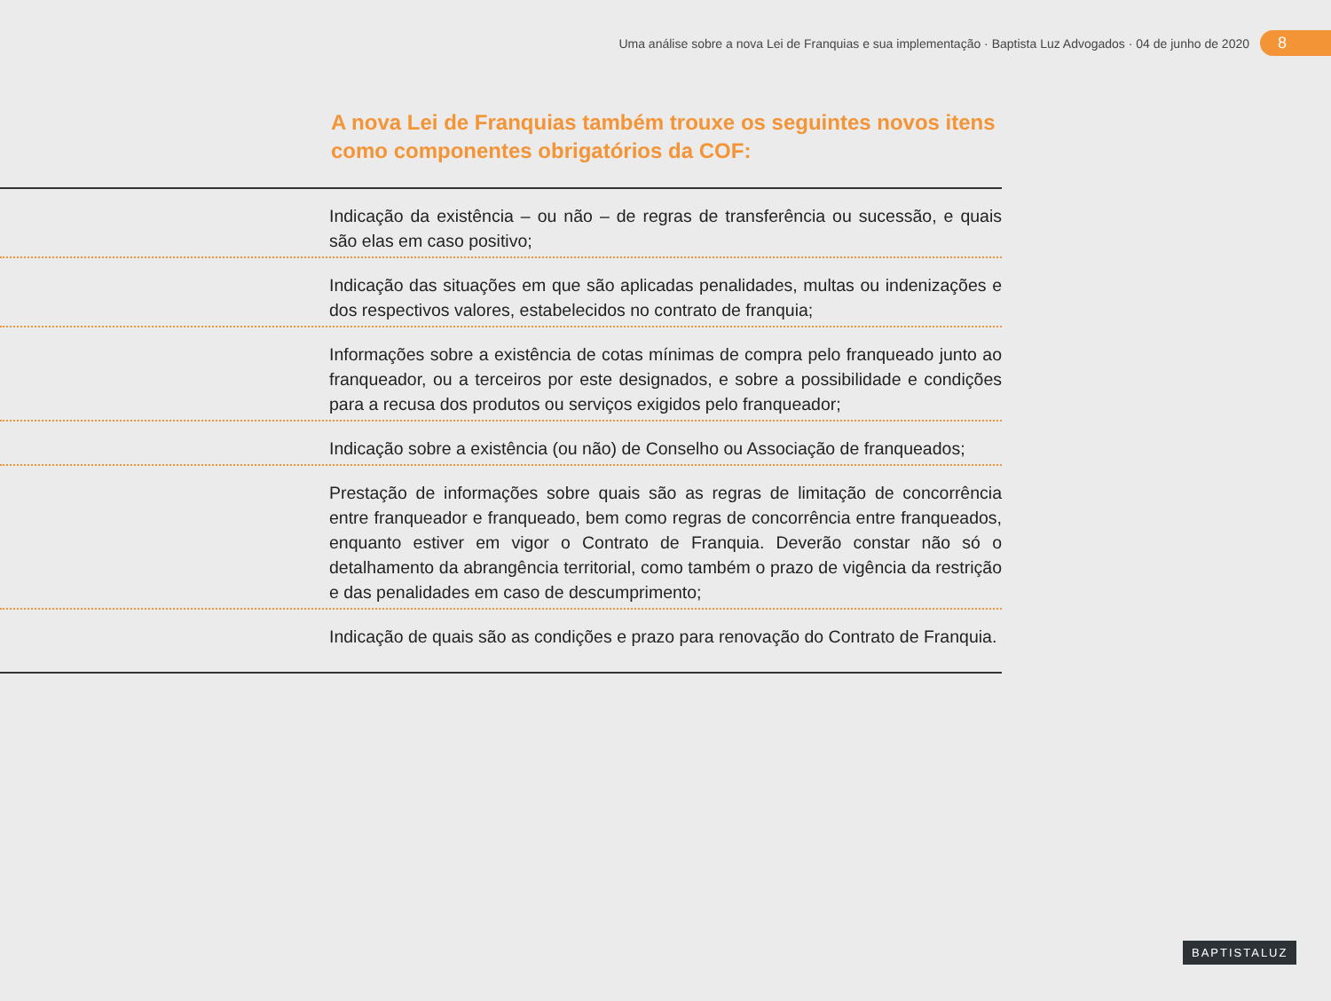Uma análise sobre a nova Lei de Franquias e sua implementação · Baptista Luz Advogados · 04 de junho de 2020
8
A nova Lei de Franquias também trouxe os seguintes novos itens como componentes obrigatórios da COF:
Indicação da existência – ou não – de regras de transferência ou sucessão, e quais são elas em caso positivo;
Indicação das situações em que são aplicadas penalidades, multas ou indenizações e dos respectivos valores, estabelecidos no contrato de franquia;
Informações sobre a existência de cotas mínimas de compra pelo franqueado junto ao franqueador, ou a terceiros por este designados, e sobre a possibilidade e condições para a recusa dos produtos ou serviços exigidos pelo franqueador;
Indicação sobre a existência (ou não) de Conselho ou Associação de franqueados;
Prestação de informações sobre quais são as regras de limitação de concorrência entre franqueador e franqueado, bem como regras de concorrência entre franqueados, enquanto estiver em vigor o Contrato de Franquia. Deverão constar não só o detalhamento da abrangência territorial, como também o prazo de vigência da restrição e das penalidades em caso de descumprimento;
Indicação de quais são as condições e prazo para renovação do Contrato de Franquia.
BAPTISTALUZ